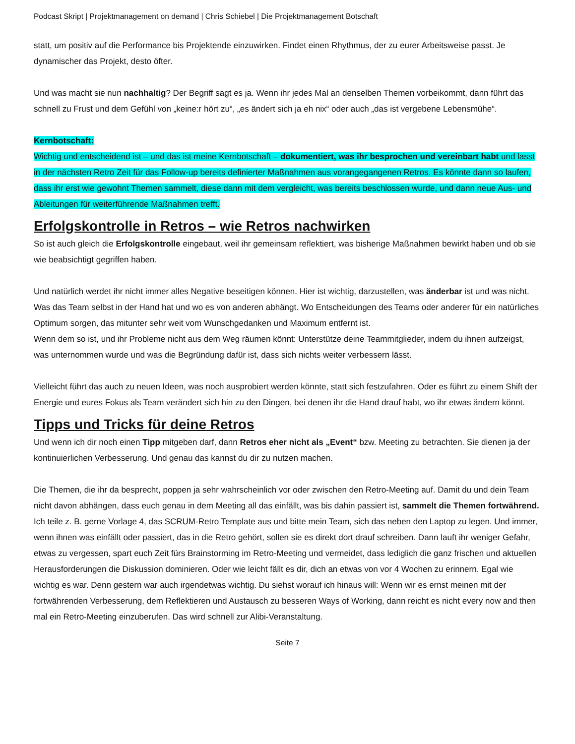Podcast Skript | Projektmanagement on demand | Chris Schiebel | Die Projektmanagement Botschaft
statt, um positiv auf die Performance bis Projektende einzuwirken. Findet einen Rhythmus, der zu eurer Arbeitsweise passt. Je dynamischer das Projekt, desto öfter.
Und was macht sie nun nachhaltig? Der Begriff sagt es ja. Wenn ihr jedes Mal an denselben Themen vorbeikommt, dann führt das schnell zu Frust und dem Gefühl von „keine:r hört zu“, „es ändert sich ja eh nix“ oder auch „das ist vergebene Lebensmühe“.
Kernbotschaft:
Wichtig und entscheidend ist – und das ist meine Kernbotschaft – dokumentiert, was ihr besprochen und vereinbart habt und lasst in der nächsten Retro Zeit für das Follow-up bereits definierter Maßnahmen aus vorangegangenen Retros. Es könnte dann so laufen, dass ihr erst wie gewohnt Themen sammelt, diese dann mit dem vergleicht, was bereits beschlossen wurde, und dann neue Aus- und Ableitungen für weiterführende Maßnahmen trefft.
Erfolgskontrolle in Retros – wie Retros nachwirken
So ist auch gleich die Erfolgskontrolle eingebaut, weil ihr gemeinsam reflektiert, was bisherige Maßnahmen bewirkt haben und ob sie wie beabsichtigt gegriffen haben.
Und natürlich werdet ihr nicht immer alles Negative beseitigen können. Hier ist wichtig, darzustellen, was änderbar ist und was nicht.
Was das Team selbst in der Hand hat und wo es von anderen abhängt. Wo Entscheidungen des Teams oder anderer für ein natürliches Optimum sorgen, das mitunter sehr weit vom Wunschgedanken und Maximum entfernt ist.
Wenn dem so ist, und ihr Probleme nicht aus dem Weg räumen könnt: Unterstütze deine Teammitglieder, indem du ihnen aufzeigst, was unternommen wurde und was die Begründung dafür ist, dass sich nichts weiter verbessern lässt.
Vielleicht führt das auch zu neuen Ideen, was noch ausprobiert werden könnte, statt sich festzufahren. Oder es führt zu einem Shift der Energie und eures Fokus als Team verändert sich hin zu den Dingen, bei denen ihr die Hand drauf habt, wo ihr etwas ändern könnt.
Tipps und Tricks für deine Retros
Und wenn ich dir noch einen Tipp mitgeben darf, dann Retros eher nicht als „Event“ bzw. Meeting zu betrachten. Sie dienen ja der kontinuierlichen Verbesserung. Und genau das kannst du dir zu nutzen machen.
Die Themen, die ihr da besprecht, poppen ja sehr wahrscheinlich vor oder zwischen den Retro-Meeting auf. Damit du und dein Team nicht davon abhängen, dass euch genau in dem Meeting all das einfällt, was bis dahin passiert ist, sammelt die Themen fortwährend.
Ich teile z. B. gerne Vorlage 4, das SCRUM-Retro Template aus und bitte mein Team, sich das neben den Laptop zu legen. Und immer, wenn ihnen was einfällt oder passiert, das in die Retro gehört, sollen sie es direkt dort drauf schreiben. Dann lauft ihr weniger Gefahr, etwas zu vergessen, spart euch Zeit fürs Brainstorming im Retro-Meeting und vermeidet, dass lediglich die ganz frischen und aktuellen Herausforderungen die Diskussion dominieren. Oder wie leicht fällt es dir, dich an etwas von vor 4 Wochen zu erinnern. Egal wie wichtig es war. Denn gestern war auch irgendetwas wichtig. Du siehst worauf ich hinaus will: Wenn wir es ernst meinen mit der fortwährenden Verbesserung, dem Reflektieren und Austausch zu besseren Ways of Working, dann reicht es nicht every now and then mal ein Retro-Meeting einzuberufen. Das wird schnell zur Alibi-Veranstaltung.
Seite 7